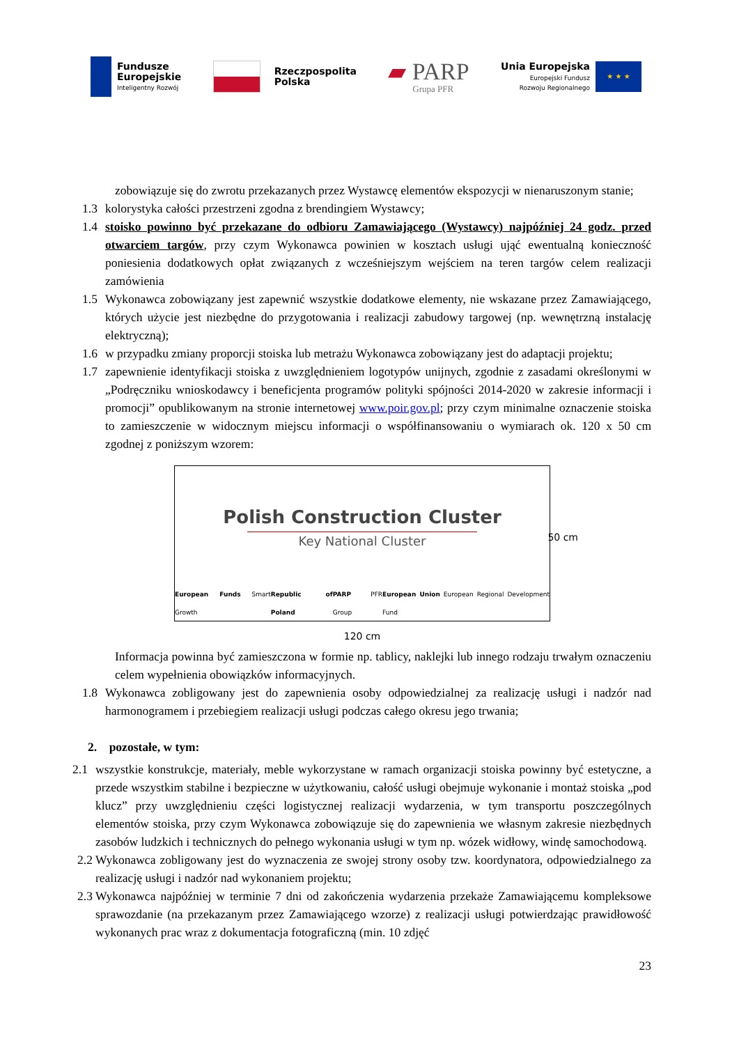Fundusze
Europejskie
Inteligentny Rozwój
Rzeczpospolita
Polska
▰ PARP
Grupa PFR
Unia Europejska
Europejski Fundusz
Rozwoju Regionalnego
★ ★ ★
zobowiązuje się do zwrotu przekazanych przez Wystawcę elementów ekspozycji w nienaruszonym stanie;
1.3 kolorystyka całości przestrzeni zgodna z brendingiem Wystawcy;
1.4 stoisko powinno być przekazane do odbioru Zamawiającego (Wystawcy) najpóźniej 24 godz. przed otwarciem targów, przy czym Wykonawca powinien w kosztach usługi ująć ewentualną konieczność poniesienia dodatkowych opłat związanych z wcześniejszym wejściem na teren targów celem realizacji zamówienia
1.5 Wykonawca zobowiązany jest zapewnić wszystkie dodatkowe elementy, nie wskazane przez Zamawiającego, których użycie jest niezbędne do przygotowania i realizacji zabudowy targowej (np. wewnętrzną instalację elektryczną);
1.6 w przypadku zmiany proporcji stoiska lub metrażu Wykonawca zobowiązany jest do adaptacji projektu;
1.7 zapewnienie identyfikacji stoiska z uwzględnieniem logotypów unijnych, zgodnie z zasadami określonymi w „Podręczniku wnioskodawcy i beneficjenta programów polityki spójności 2014-2020 w zakresie informacji i promocji” opublikowanym na stronie internetowej www.poir.gov.pl; przy czym minimalne oznaczenie stoiska to zamieszczenie w widocznym miejscu informacji o współfinansowaniu o wymiarach ok. 120 x 50 cm zgodnej z poniższym wzorem:
Polish Construction Cluster
Key National Cluster
European Funds Smart Growth Republic of Poland PARP PFR Group European Union European Regional Development Fund
50 cm
120 cm
Informacja powinna być zamieszczona w formie np. tablicy, naklejki lub innego rodzaju trwałym oznaczeniu celem wypełnienia obowiązków informacyjnych.
1.8 Wykonawca zobligowany jest do zapewnienia osoby odpowiedzialnej za realizację usługi i nadzór nad harmonogramem i przebiegiem realizacji usługi podczas całego okresu jego trwania;
2. pozostałe, w tym:
2.1 wszystkie konstrukcje, materiały, meble wykorzystane w ramach organizacji stoiska powinny być estetyczne, a przede wszystkim stabilne i bezpieczne w użytkowaniu, całość usługi obejmuje wykonanie i montaż stoiska „pod klucz” przy uwzględnieniu części logistycznej realizacji wydarzenia, w tym transportu poszczególnych elementów stoiska, przy czym Wykonawca zobowiązuje się do zapewnienia we własnym zakresie niezbędnych zasobów ludzkich i technicznych do pełnego wykonania usługi w tym np. wózek widłowy, windę samochodową.
2.2 Wykonawca zobligowany jest do wyznaczenia ze swojej strony osoby tzw. koordynatora, odpowiedzialnego za realizację usługi i nadzór nad wykonaniem projektu;
2.3 Wykonawca najpóźniej w terminie 7 dni od zakończenia wydarzenia przekaże Zamawiającemu kompleksowe sprawozdanie (na przekazanym przez Zamawiającego wzorze) z realizacji usługi potwierdzając prawidłowość wykonanych prac wraz z dokumentacja fotograficzną (min. 10 zdjęć
23